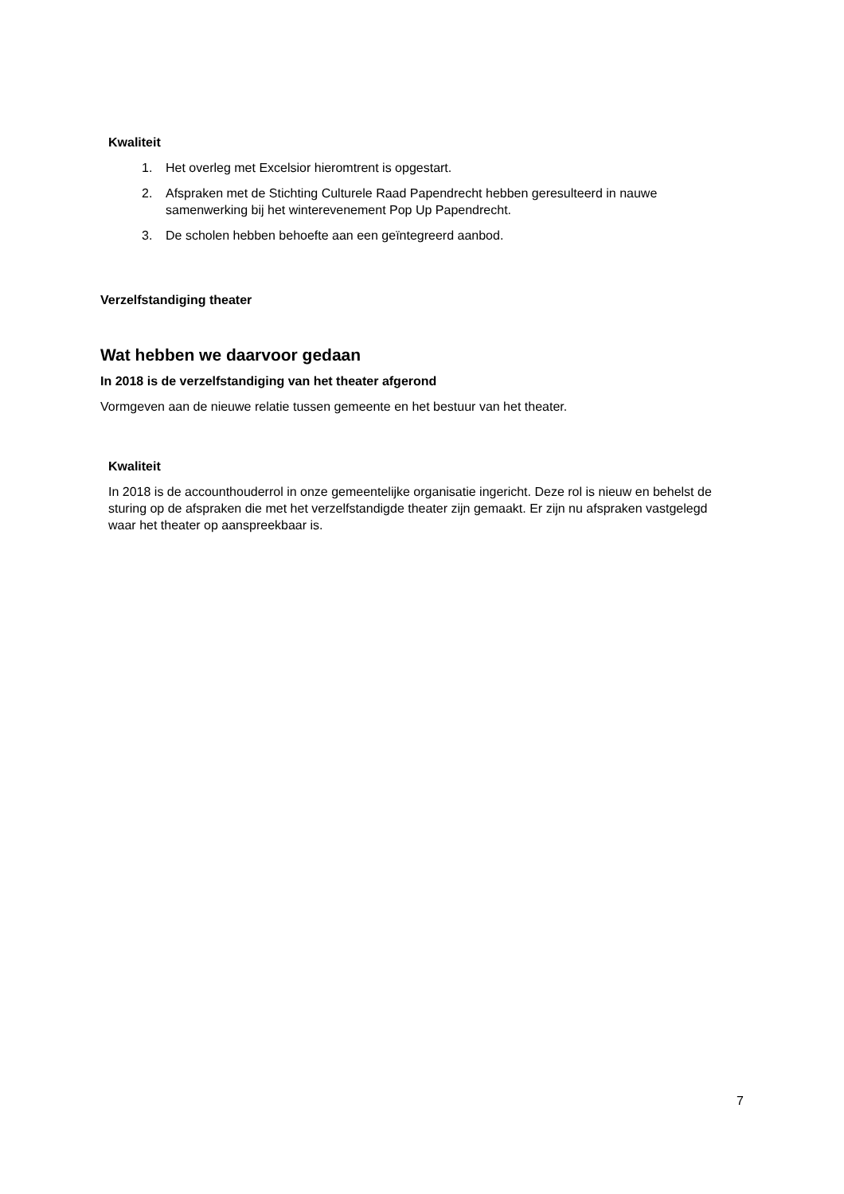Kwaliteit
1. Het overleg met Excelsior hieromtrent is opgestart.
2. Afspraken met de Stichting Culturele Raad Papendrecht hebben geresulteerd in nauwe samenwerking bij het winterevenement Pop Up Papendrecht.
3. De scholen hebben behoefte aan een geïntegreerd aanbod.
Verzelfstandiging theater
Wat hebben we daarvoor gedaan
In 2018 is de verzelfstandiging van het theater afgerond
Vormgeven aan de nieuwe relatie tussen gemeente en het bestuur van het theater.
Kwaliteit
In 2018 is de accounthouderrol in onze gemeentelijke organisatie ingericht. Deze rol is nieuw en behelst de sturing op de afspraken die met het verzelfstandigde theater zijn gemaakt. Er zijn nu afspraken vastgelegd waar het theater op aanspreekbaar is.
7